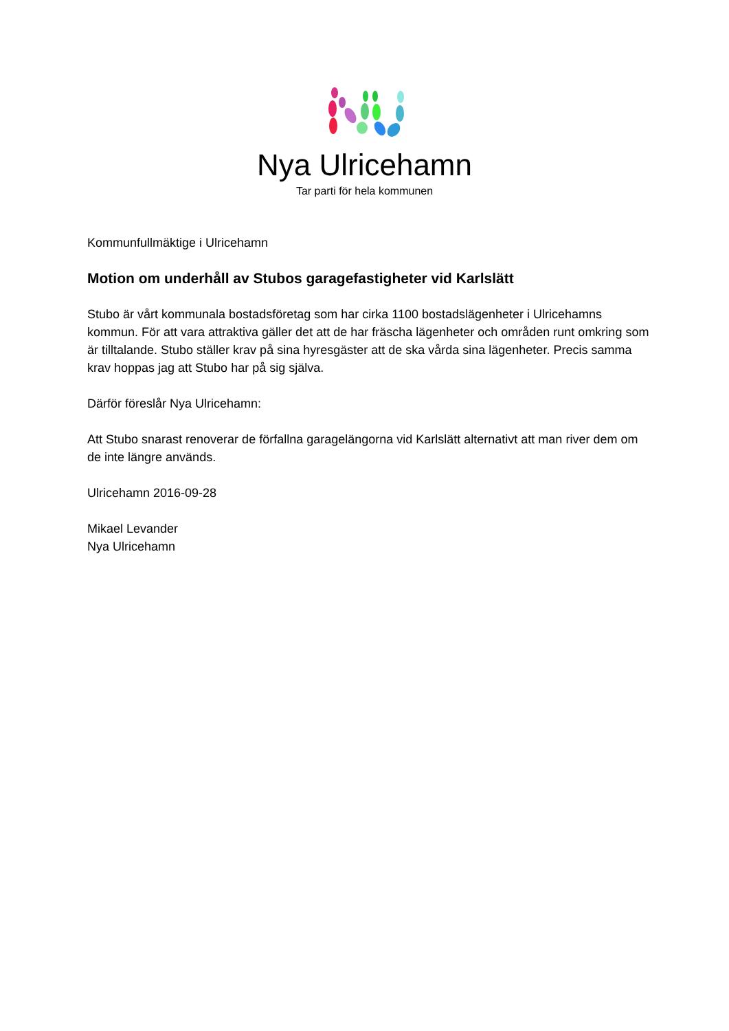Nya Ulricehamn
Tar parti för hela kommunen
Kommunfullmäktige i Ulricehamn
Motion om underhåll av Stubos garagefastigheter vid Karlslätt
Stubo är vårt kommunala bostadsföretag som har cirka 1100 bostadslägenheter i Ulricehamns kommun. För att vara attraktiva gäller det att de har fräscha lägenheter och områden runt omkring som är tilltalande. Stubo ställer krav på sina hyresgäster att de ska vårda sina lägenheter. Precis samma krav hoppas jag att Stubo har på sig själva.
Därför föreslår Nya Ulricehamn:
Att Stubo snarast renoverar de förfallna garagelängorna vid Karlslätt alternativt att man river dem om de inte längre används.
Ulricehamn 2016-09-28
Mikael Levander
Nya Ulricehamn